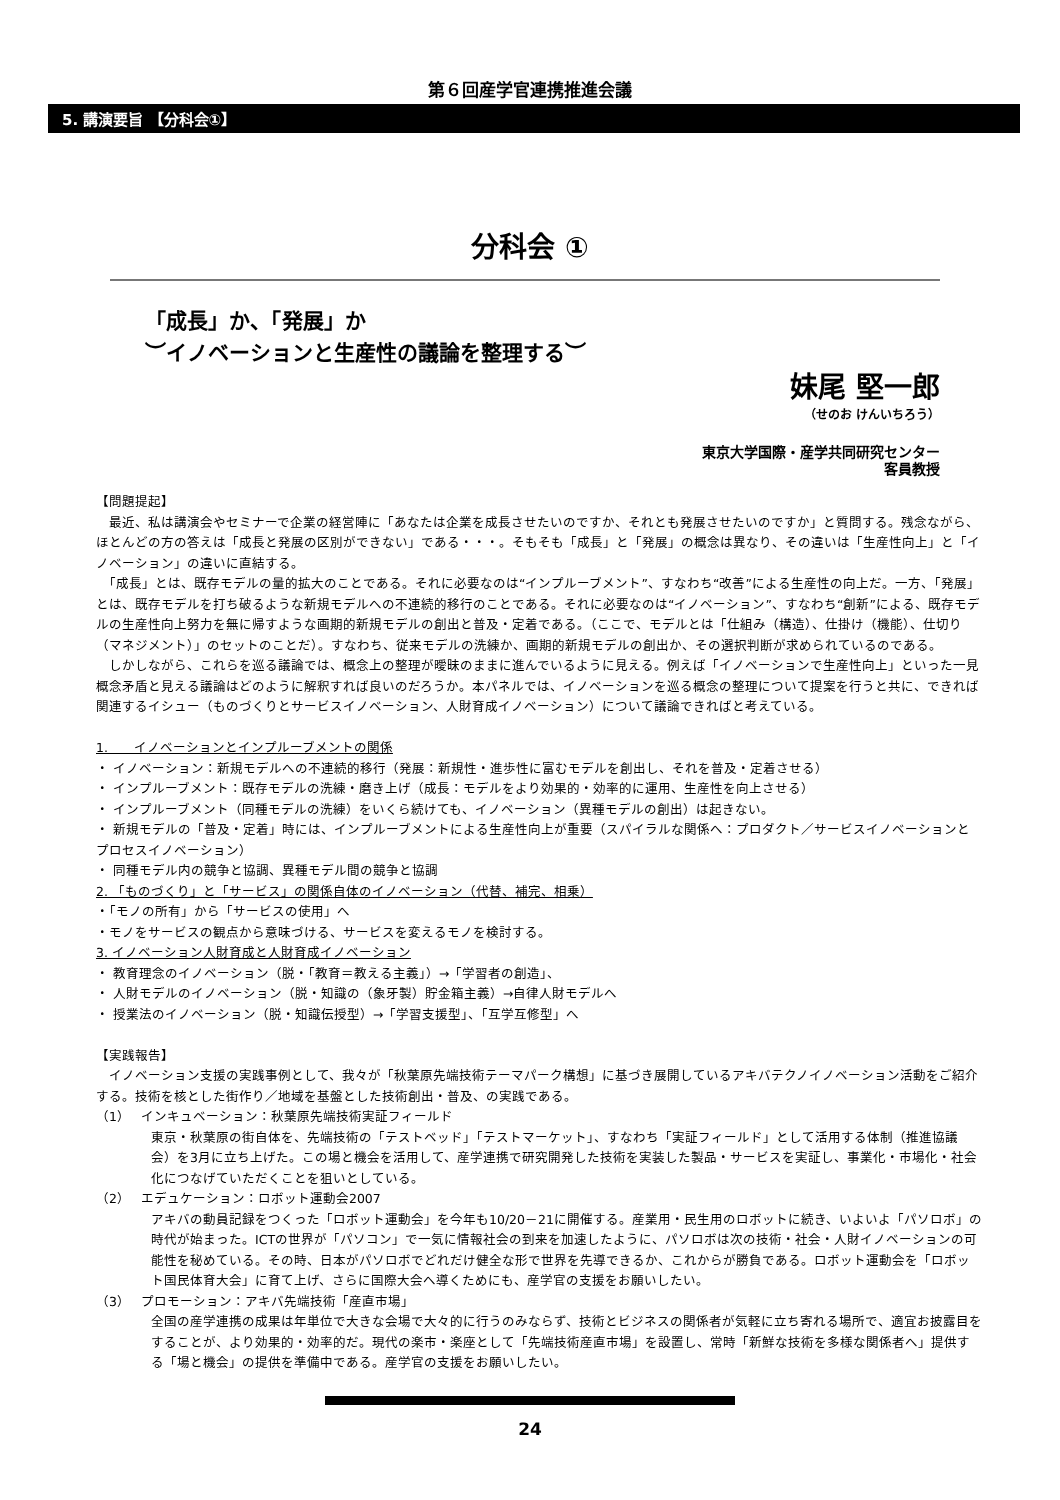第６回産学官連携推進会議
5. 講演要旨 【分科会①】
分科会 ①
「成長」か、「発展」か
︶イノベーションと生産性の議論を整理する︶
妹尾 堅一郎
（せのお けんいちろう）
東京大学国際・産学共同研究センター
客員教授
【問題提起】
　最近、私は講演会やセミナーで企業の経営陣に「あなたは企業を成長させたいのですか、それとも発展させたいのですか」と質問する。残念ながら、ほとんどの方の答えは「成長と発展の区別ができない」である・・・。そもそも「成長」と「発展」の概念は異なり、その違いは「生産性向上」と「イノベーション」の違いに直結する。
　「成長」とは、既存モデルの量的拡大のことである。それに必要なのは“インプルーブメント”、すなわち“改善”による生産性の向上だ。一方、「発展」とは、既存モデルを打ち破るような新規モデルへの不連続的移行のことである。それに必要なのは“イノベーション”、すなわち“創新”による、既存モデルの生産性向上努力を無に帰すような画期的新規モデルの創出と普及・定着である。（ここで、モデルとは「仕組み（構造）、仕掛け（機能）、仕切り（マネジメント）」のセットのことだ）。すなわち、従来モデルの洗練か、画期的新規モデルの創出か、その選択判断が求められているのである。
　しかしながら、これらを巡る議論では、概念上の整理が曖昧のままに進んでいるように見える。例えば「イノベーションで生産性向上」といった一見概念矛盾と見える議論はどのように解釈すれば良いのだろうか。本パネルでは、イノベーションを巡る概念の整理について提案を行うと共に、できれば関連するイシュー（ものづくりとサービスイノベーション、人財育成イノベーション）について議論できればと考えている。
1.　　イノベーションとインプルーブメントの関係
・ イノベーション：新規モデルへの不連続的移行（発展：新規性・進歩性に富むモデルを創出し、それを普及・定着させる）
・ インプルーブメント：既存モデルの洗練・磨き上げ（成長：モデルをより効果的・効率的に運用、生産性を向上させる）
・ インプルーブメント（同種モデルの洗練）をいくら続けても、イノベーション（異種モデルの創出）は起きない。
・ 新規モデルの「普及・定着」時には、インプルーブメントによる生産性向上が重要（スパイラルな関係へ：プロダクト／サービスイノベーションとプロセスイノベーション）
・ 同種モデル内の競争と協調、異種モデル間の競争と協調
2. 「ものづくり」と「サービス」の関係自体のイノベーション（代替、補完、相乗）
・「モノの所有」から「サービスの使用」へ
・モノをサービスの観点から意味づける、サービスを変えるモノを検討する。
3. イノベーション人財育成と人財育成イノベーション
・ 教育理念のイノベーション（脱・「教育＝教える主義」）→「学習者の創造」、
・ 人財モデルのイノベーション（脱・知識の（象牙製）貯金箱主義）→自律人財モデルへ
・ 授業法のイノベーション（脱・知識伝授型）→「学習支援型」、「互学互修型」へ
【実践報告】
　イノベーション支援の実践事例として、我々が「秋葉原先端技術テーマパーク構想」に基づき展開しているアキバテクノイノベーション活動をご紹介する。技術を核とした街作り／地域を基盤とした技術創出・普及、の実践である。
（1）　 インキュベーション：秋葉原先端技術実証フィールド
東京・秋葉原の街自体を、先端技術の「テストベッド」「テストマーケット」、すなわち「実証フィールド」として活用する体制（推進協議会）を3月に立ち上げた。この場と機会を活用して、産学連携で研究開発した技術を実装した製品・サービスを実証し、事業化・市場化・社会化につなげていただくことを狙いとしている。
（2）　 エデュケーション：ロボット運動会2007
アキバの動員記録をつくった「ロボット運動会」を今年も10/20－21に開催する。産業用・民生用のロボットに続き、いよいよ「パソロボ」の時代が始まった。ICTの世界が「パソコン」で一気に情報社会の到来を加速したように、パソロボは次の技術・社会・人財イノベーションの可能性を秘めている。その時、日本がパソロボでどれだけ健全な形で世界を先導できるか、これからが勝負である。ロボット運動会を「ロボット国民体育大会」に育て上げ、さらに国際大会へ導くためにも、産学官の支援をお願いしたい。
（3）　 プロモーション：アキバ先端技術「産直市場」
全国の産学連携の成果は年単位で大きな会場で大々的に行うのみならず、技術とビジネスの関係者が気軽に立ち寄れる場所で、適宜お披露目をすることが、より効果的・効率的だ。現代の楽市・楽座として「先端技術産直市場」を設置し、常時「新鮮な技術を多様な関係者へ」提供する「場と機会」の提供を準備中である。産学官の支援をお願いしたい。
24